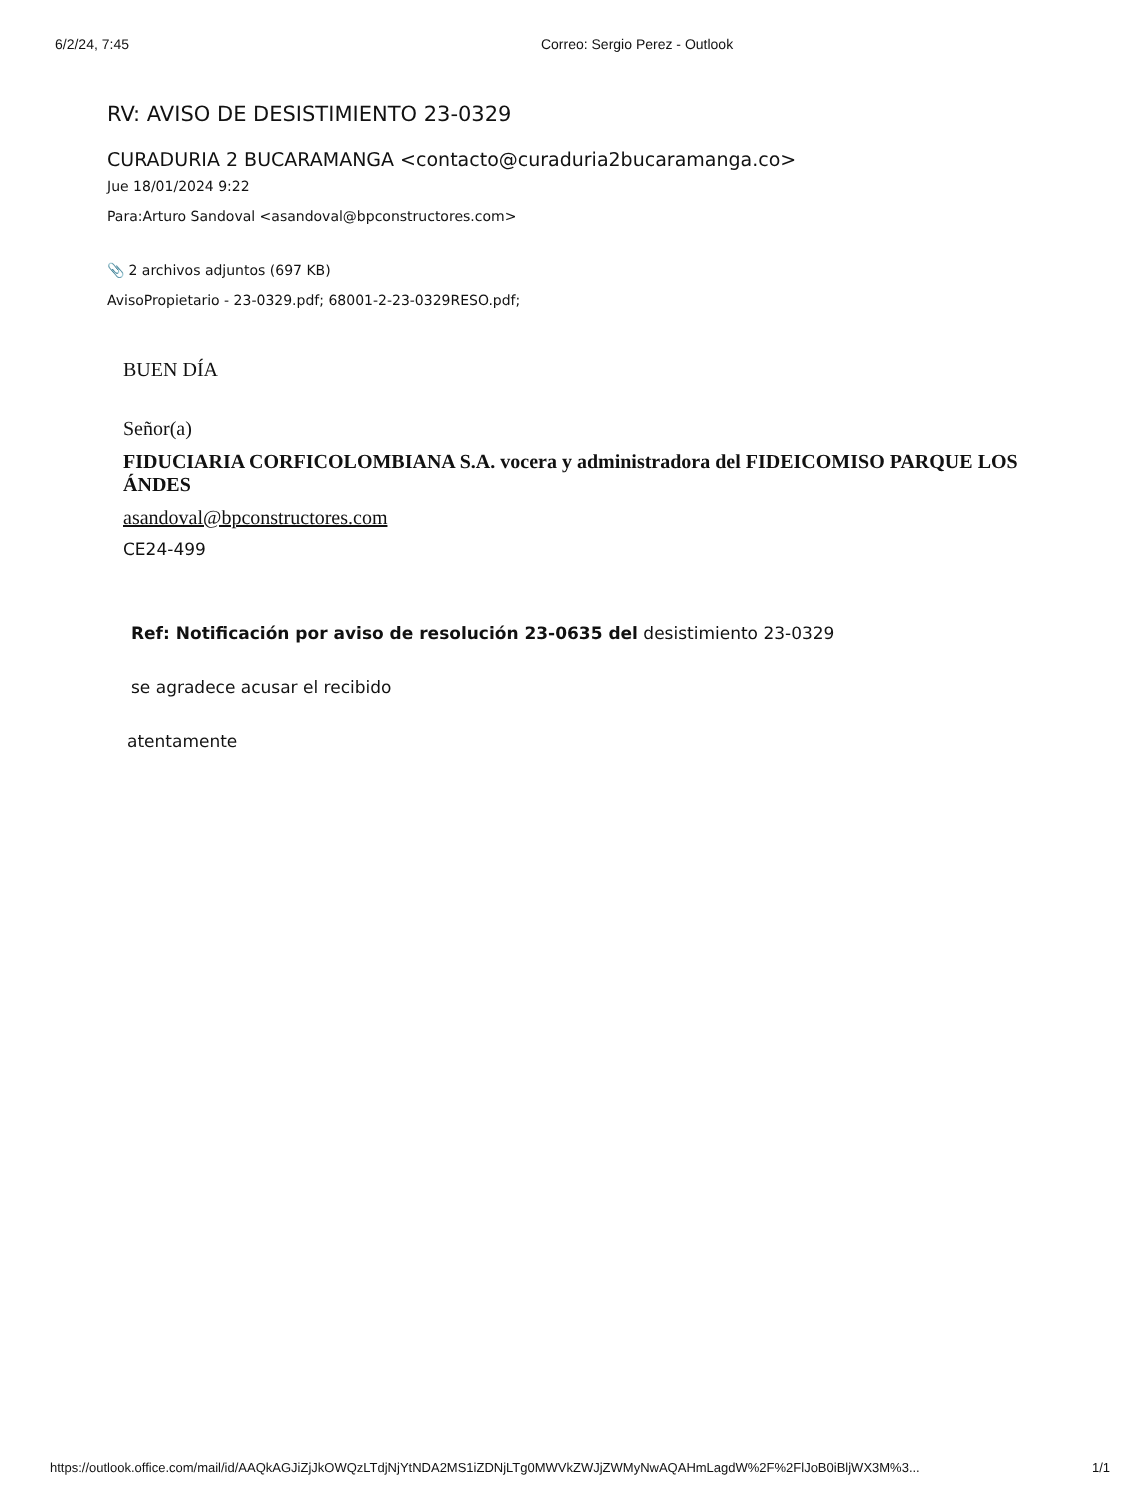6/2/24, 7:45 Correo: Sergio Perez - Outlook
RV: AVISO DE DESISTIMIENTO 23-0329
CURADURIA 2 BUCARAMANGA <contacto@curaduria2bucaramanga.co>
Jue 18/01/2024 9:22
Para:Arturo Sandoval <asandoval@bpconstructores.com>
📎 2 archivos adjuntos (697 KB)
AvisoPropietario - 23-0329.pdf; 68001-2-23-0329RESO.pdf;
BUEN DÍA
Señor(a)
FIDUCIARIA CORFICOLOMBIANA S.A. vocera y administradora del FIDEICOMISO PARQUE LOS ÁNDES
asandoval@bpconstructores.com
CE24-499
Ref: Notificación por aviso de resolución 23-0635 del desistimiento 23-0329
se agradece acusar el recibido
atentamente
https://outlook.office.com/mail/id/AAQkAGJiZjJkOWQzLTdjNjYtNDA2MS1iZDNjLTg0MWVkZWJjZWMyNwAQAHmLagdW%2F%2FlJoB0iBljWX3M%3... 1/1